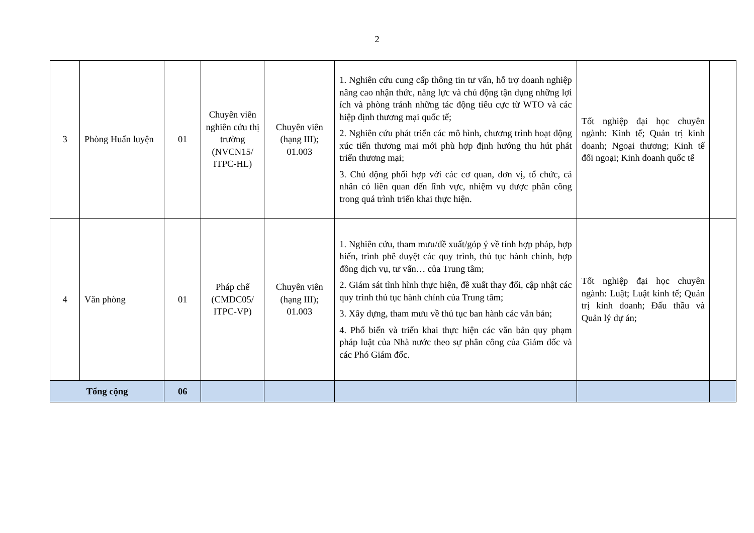2
| 3 | Phòng Huấn luyện | 01 | Chuyên viên nghiên cứu thị trường (NVCN15/ ITPC-HL) | Chuyên viên (hạng III); 01.003 | 1. Nghiên cứu cung cấp thông tin tư vấn, hỗ trợ doanh nghiệp nâng cao nhận thức, năng lực và chủ động tận dụng những lợi ích và phòng tránh những tác động tiêu cực từ WTO và các hiệp định thương mại quốc tế; 2. Nghiên cứu phát triển các mô hình, chương trình hoạt động xúc tiến thương mại mới phù hợp định hướng thu hút phát triển thương mại; 3. Chủ động phối hợp với các cơ quan, đơn vị, tổ chức, cá nhân có liên quan đến lĩnh vực, nhiệm vụ được phân công trong quá trình triển khai thực hiện. | Tốt nghiệp đại học chuyên ngành: Kinh tế; Quản trị kinh doanh; Ngoại thương; Kinh tế đối ngoại; Kinh doanh quốc tế | |
| 4 | Văn phòng | 01 | Pháp chế (CMDC05/ ITPC-VP) | Chuyên viên (hạng III); 01.003 | 1. Nghiên cứu, tham mưu/đề xuất/góp ý về tính hợp pháp, hợp hiến, trình phê duyệt các quy trình, thủ tục hành chính, hợp đồng dịch vụ, tư vấn… của Trung tâm; 2. Giám sát tình hình thực hiện, đề xuất thay đổi, cập nhật các quy trình thủ tục hành chính của Trung tâm; 3. Xây dựng, tham mưu về thủ tục ban hành các văn bản; 4. Phổ biến và triển khai thực hiện các văn bản quy phạm pháp luật của Nhà nước theo sự phân công của Giám đốc và các Phó Giám đốc. | Tốt nghiệp đại học chuyên ngành: Luật; Luật kinh tế; Quản trị kinh doanh; Đấu thầu và Quản lý dự án; | |
| Tổng cộng | | 06 | | | | | |